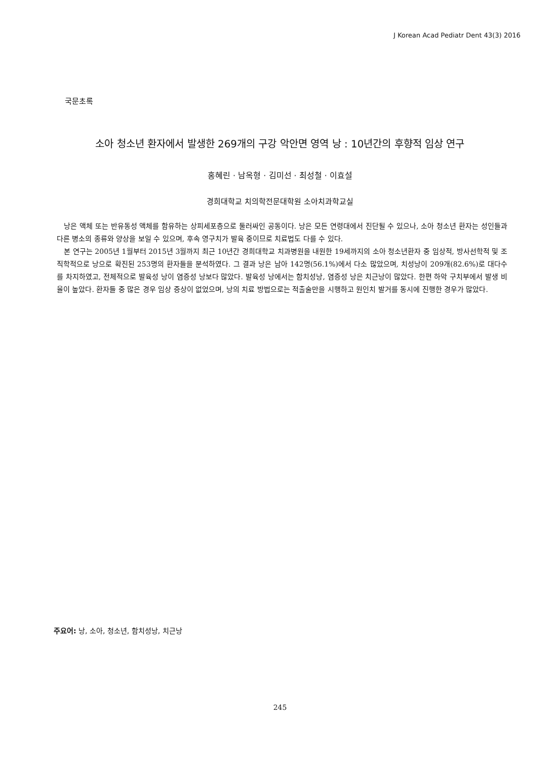J Korean Acad Pediatr Dent 43(3) 2016
국문초록
소아 청소년 환자에서 발생한 269개의 구강 악안면 영역 낭 : 10년간의 후향적 임상 연구
홍혜린 · 남옥형 · 김미선 · 최성철 · 이효설
경희대학교 치의학전문대학원 소아치과학교실
낭은 액체 또는 반유동성 액체를 함유하는 상피세포층으로 둘러싸인 공동이다. 낭은 모든 연령대에서 진단될 수 있으나, 소아 청소년 환자는 성인들과 다른 병소의 종류와 양상을 보일 수 있으며, 후속 영구치가 발육 중이므로 치료법도 다를 수 있다.
본 연구는 2005년 1월부터 2015년 3월까지 최근 10년간 경희대학교 치과병원을 내원한 19세까지의 소아 청소년환자 중 임상적, 방사선학적 및 조직학적으로 낭으로 확진된 253명의 환자들을 분석하였다. 그 결과 낭은 남아 142명(56.1%)에서 다소 많았으며, 치성낭이 209개(82.6%)로 대다수를 차지하였고, 전체적으로 발육성 낭이 염증성 낭보다 많았다. 발육성 낭에서는 함치성낭, 염증성 낭은 치근낭이 많았다. 한편 하악 구치부에서 발생 비율이 높았다. 환자들 중 많은 경우 임상 증상이 없었으며, 낭의 치료 방법으로는 적출술만을 시행하고 원인치 발거를 동시에 진행한 경우가 많았다.
주요어: 낭, 소아, 청소년, 함치성낭, 치근낭
245